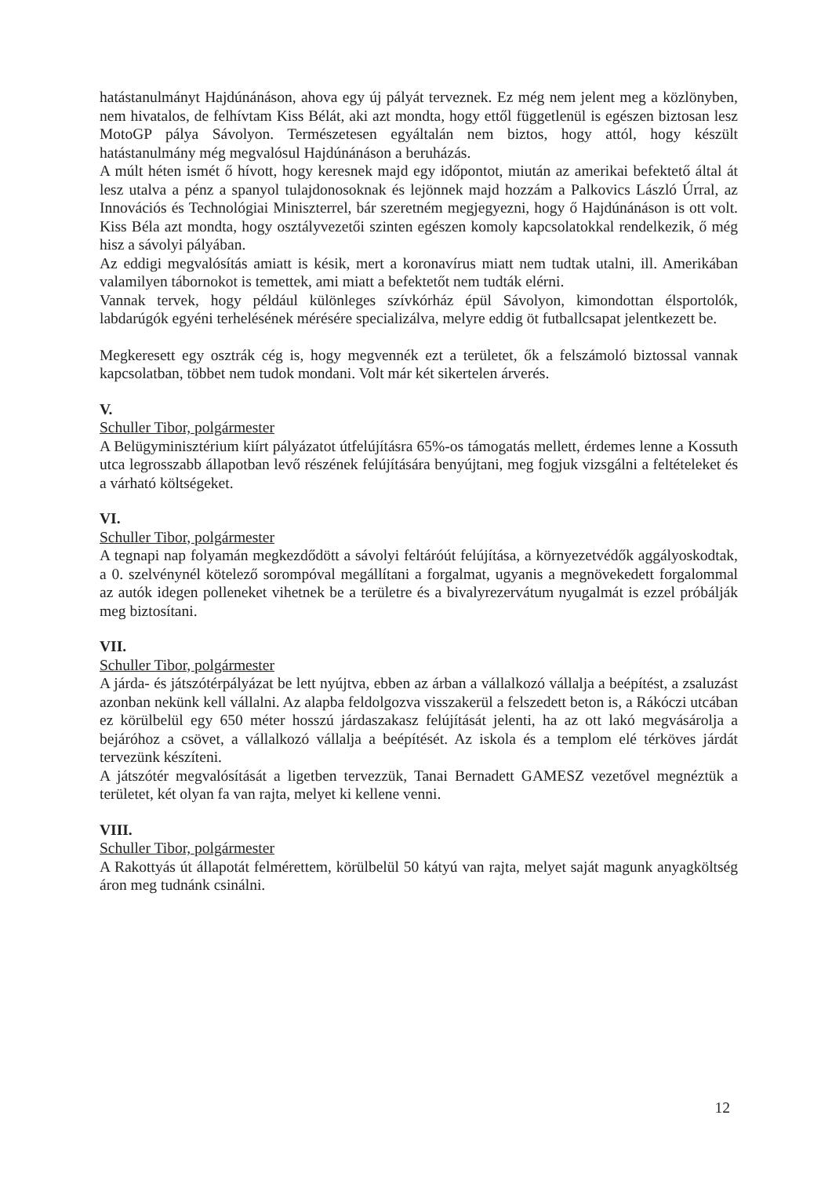hatástanulmányt Hajdúnánáson, ahova egy új pályát terveznek. Ez még nem jelent meg a közlönyben, nem hivatalos, de felhívtam Kiss Bélát, aki azt mondta, hogy ettől függetlenül is egészen biztosan lesz MotoGP pálya Sávolyon. Természetesen egyáltalán nem biztos, hogy attól, hogy készült hatástanulmány még megvalósul Hajdúnánáson a beruházás.
A múlt héten ismét ő hívott, hogy keresnek majd egy időpontot, miután az amerikai befektető által át lesz utalva a pénz a spanyol tulajdonosoknak és lejönnek majd hozzám a Palkovics László Úrral, az Innovációs és Technológiai Miniszterrel, bár szeretném megjegyezni, hogy ő Hajdúnánáson is ott volt. Kiss Béla azt mondta, hogy osztályvezetői szinten egészen komoly kapcsolatokkal rendelkezik, ő még hisz a sávolyi pályában.
Az eddigi megvalósítás amiatt is késik, mert a koronavírus miatt nem tudtak utalni, ill. Amerikában valamilyen tábornokot is temettek, ami miatt a befektetőt nem tudták elérni.
Vannak tervek, hogy például különleges szívkórház épül Sávolyon, kimondottan élsportolók, labdarúgók egyéni terhelésének mérésére specializálva, melyre eddig öt futballcsapat jelentkezett be.
Megkeresett egy osztrák cég is, hogy megvennék ezt a területet, ők a felszámoló biztossal vannak kapcsolatban, többet nem tudok mondani. Volt már két sikertelen árverés.
V.
Schuller Tibor, polgármester
A Belügyminisztérium kiírt pályázatot útfelújításra 65%-os támogatás mellett, érdemes lenne a Kossuth utca legrosszabb állapotban levő részének felújítására benyújtani, meg fogjuk vizsgálni a feltételeket és a várható költségeket.
VI.
Schuller Tibor, polgármester
A tegnapi nap folyamán megkezdődött a sávolyi feltáróút felújítása, a környezetvédők aggályoskodtak, a 0. szelvénynél kötelező sorompóval megállítani a forgalmat, ugyanis a megnövekedett forgalommal az autók idegen polleneket vihetnek be a területre és a bivalyrezervátum nyugalmát is ezzel próbálják meg biztosítani.
VII.
Schuller Tibor, polgármester
A járda- és játszótérpályázat be lett nyújtva, ebben az árban a vállalkozó vállalja a beépítést, a zsaluzást azonban nekünk kell vállalni. Az alapba feldolgozva visszakerül a felszedett beton is, a Rákóczi utcában ez körülbelül egy 650 méter hosszú járdaszakasz felújítását jelenti, ha az ott lakó megvásárolja a bejáróhoz a csövet, a vállalkozó vállalja a beépítését. Az iskola és a templom elé térköves járdát tervezünk készíteni.
A játszótér megvalósítását a ligetben tervezzük, Tanai Bernadett GAMESZ vezetővel megnéztük a területet, két olyan fa van rajta, melyet ki kellene venni.
VIII.
Schuller Tibor, polgármester
A Rakottyás út állapotát felmérettem, körülbelül 50 kátyú van rajta, melyet saját magunk anyagköltség áron meg tudnánk csinálni.
12